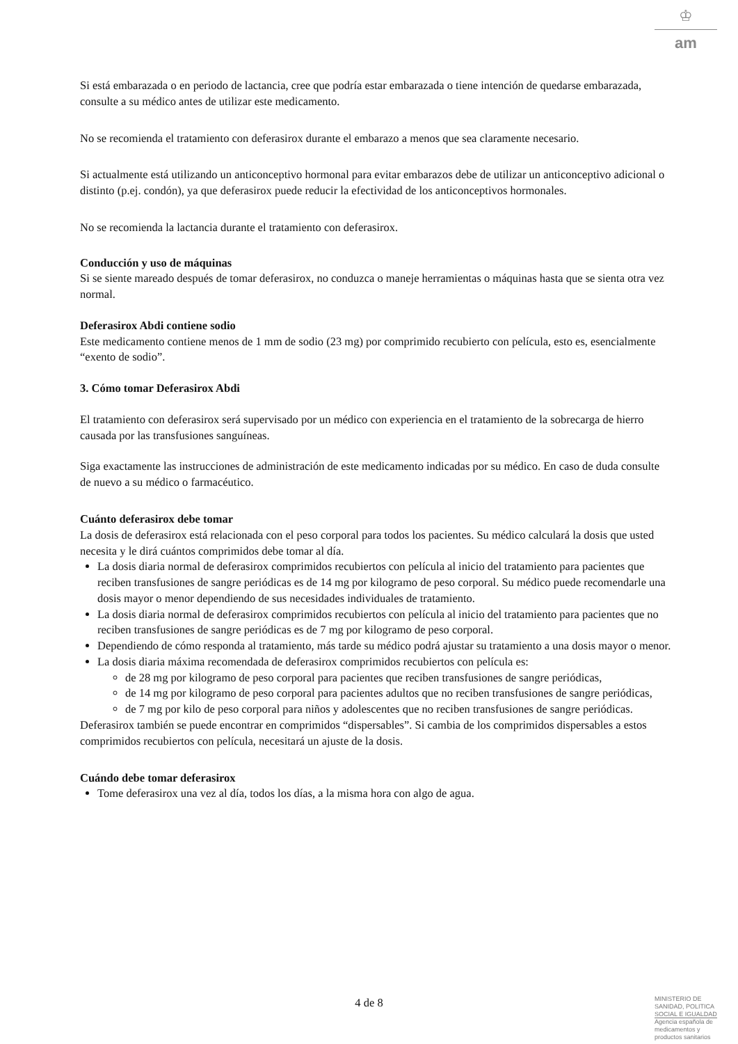♔
am
Si está embarazada o en periodo de lactancia, cree que podría estar embarazada o tiene intención de quedarse embarazada, consulte a su médico antes de utilizar este medicamento.
No se recomienda el tratamiento con deferasirox durante el embarazo a menos que sea claramente necesario.
Si actualmente está utilizando un anticonceptivo hormonal para evitar embarazos debe de utilizar un anticonceptivo adicional o distinto (p.ej. condón), ya que deferasirox puede reducir la efectividad de los anticonceptivos hormonales.
No se recomienda la lactancia durante el tratamiento con deferasirox.
Conducción y uso de máquinas
Si se siente mareado después de tomar deferasirox, no conduzca o maneje herramientas o máquinas hasta que se sienta otra vez normal.
Deferasirox Abdi contiene sodio
Este medicamento contiene menos de 1 mm de sodio (23 mg) por comprimido recubierto con película, esto es, esencialmente “exento de sodio”.
3. Cómo tomar Deferasirox Abdi
El tratamiento con deferasirox será supervisado por un médico con experiencia en el tratamiento de la sobrecarga de hierro causada por las transfusiones sanguíneas.
Siga exactamente las instrucciones de administración de este medicamento indicadas por su médico. En caso de duda consulte de nuevo a su médico o farmacéutico.
Cuánto deferasirox debe tomar
La dosis de deferasirox está relacionada con el peso corporal para todos los pacientes. Su médico calculará la dosis que usted necesita y le dirá cuántos comprimidos debe tomar al día.
La dosis diaria normal de deferasirox comprimidos recubiertos con película al inicio del tratamiento para pacientes que reciben transfusiones de sangre periódicas es de 14 mg por kilogramo de peso corporal. Su médico puede recomendarle una dosis mayor o menor dependiendo de sus necesidades individuales de tratamiento.
La dosis diaria normal de deferasirox comprimidos recubiertos con película al inicio del tratamiento para pacientes que no reciben transfusiones de sangre periódicas es de 7 mg por kilogramo de peso corporal.
Dependiendo de cómo responda al tratamiento, más tarde su médico podrá ajustar su tratamiento a una dosis mayor o menor.
La dosis diaria máxima recomendada de deferasirox comprimidos recubiertos con película es:
de 28 mg por kilogramo de peso corporal para pacientes que reciben transfusiones de sangre periódicas,
de 14 mg por kilogramo de peso corporal para pacientes adultos que no reciben transfusiones de sangre periódicas,
de 7 mg por kilo de peso corporal para niños y adolescentes que no reciben transfusiones de sangre periódicas.
Deferasirox también se puede encontrar en comprimidos “dispersables”. Si cambia de los comprimidos dispersables a estos comprimidos recubiertos con película, necesitará un ajuste de la dosis.
Cuándo debe tomar deferasirox
Tome deferasirox una vez al día, todos los días, a la misma hora con algo de agua.
4 de 8
MINISTERIO DE SANIDAD, POLITICA SOCIAL E IGUALDAD
Agencia española de medicamentos y productos sanitarios